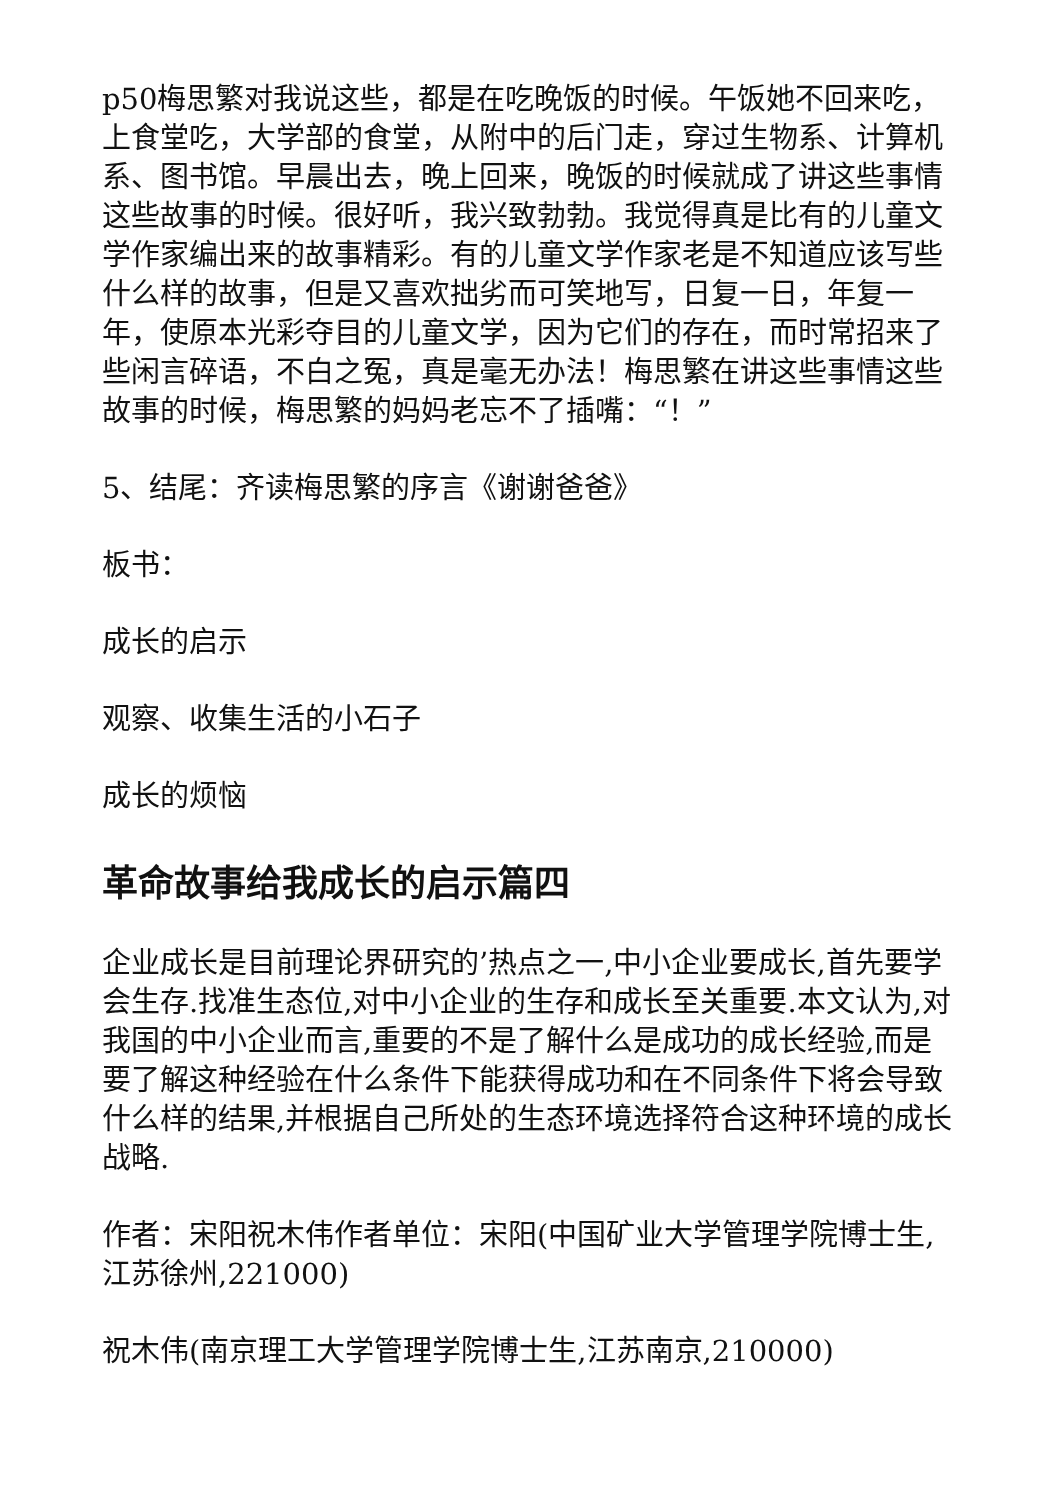p50梅思繁对我说这些，都是在吃晚饭的时候。午饭她不回来吃，上食堂吃，大学部的食堂，从附中的后门走，穿过生物系、计算机系、图书馆。早晨出去，晚上回来，晚饭的时候就成了讲这些事情这些故事的时候。很好听，我兴致勃勃。我觉得真是比有的儿童文学作家编出来的故事精彩。有的儿童文学作家老是不知道应该写些什么样的故事，但是又喜欢拙劣而可笑地写，日复一日，年复一年，使原本光彩夺目的儿童文学，因为它们的存在，而时常招来了些闲言碎语，不白之冤，真是毫无办法！梅思繁在讲这些事情这些故事的时候，梅思繁的妈妈老忘不了插嘴：“！”
5、结尾：齐读梅思繁的序言《谢谢爸爸》
板书：
成长的启示
观察、收集生活的小石子
成长的烦恼
革命故事给我成长的启示篇四
企业成长是目前理论界研究的’热点之一,中小企业要成长,首先要学会生存.找准生态位,对中小企业的生存和成长至关重要.本文认为,对我国的中小企业而言,重要的不是了解什么是成功的成长经验,而是要了解这种经验在什么条件下能获得成功和在不同条件下将会导致什么样的结果,并根据自己所处的生态环境选择符合这种环境的成长战略.
作者：宋阳祝木伟作者单位：宋阳(中国矿业大学管理学院博士生,江苏徐州,221000)
祝木伟(南京理工大学管理学院博士生,江苏南京,210000)